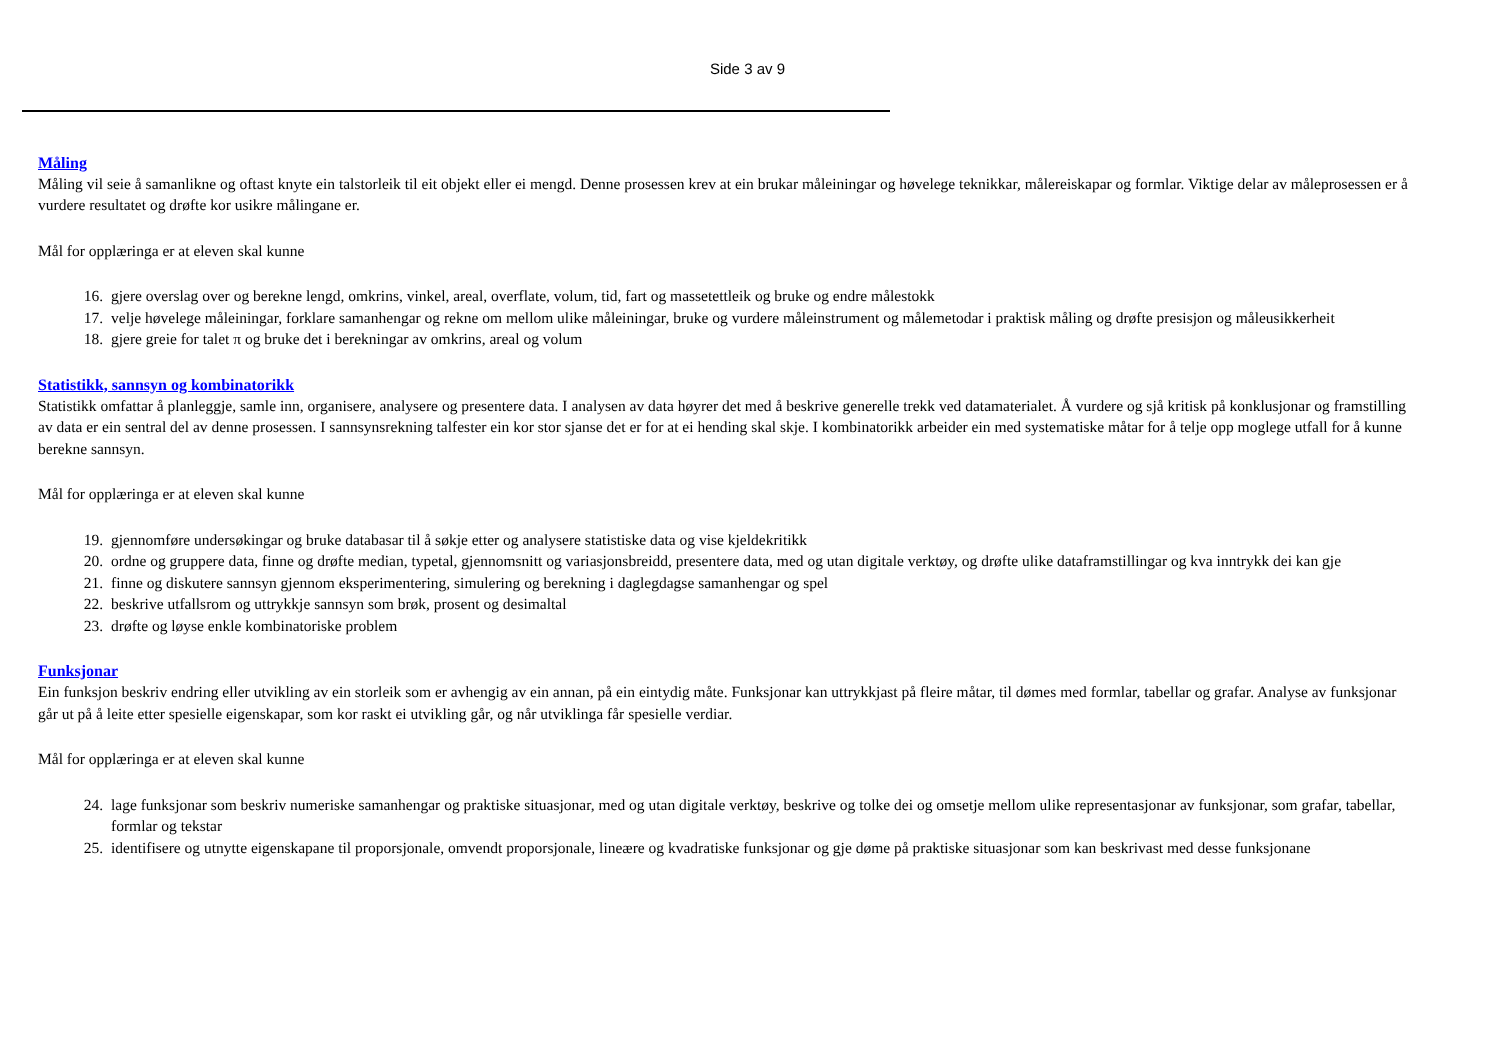Side 3 av 9
Måling
Måling vil seie å samanlikne og oftast knyte ein talstorleik til eit objekt eller ei mengd. Denne prosessen krev at ein brukar måleiningar og høvelege teknikkar, målereiskapar og formlar. Viktige delar av måleprosessen er å vurdere resultatet og drøfte kor usikre målingane er.
Mål for opplæringa er at eleven skal kunne
16. gjere overslag over og berekne lengd, omkrins, vinkel, areal, overflate, volum, tid, fart og massetettleik og bruke og endre målestokk
17. velje høvelege måleiningar, forklare samanhengar og rekne om mellom ulike måleiningar, bruke og vurdere måleinstrument og målemetodar i praktisk måling og drøfte presisjon og måleusikkerheit
18. gjere greie for talet π og bruke det i berekningar av omkrins, areal og volum
Statistikk, sannsyn og kombinatorikk
Statistikk omfattar å planleggje, samle inn, organisere, analysere og presentere data. I analysen av data høyrer det med å beskrive generelle trekk ved datamaterialet. Å vurdere og sjå kritisk på konklusjonar og framstilling av data er ein sentral del av denne prosessen. I sannsynsrekning talfester ein kor stor sjanse det er for at ei hending skal skje. I kombinatorikk arbeider ein med systematiske måtar for å telje opp moglege utfall for å kunne berekne sannsyn.
Mål for opplæringa er at eleven skal kunne
19. gjennomføre undersøkingar og bruke databasar til å søkje etter og analysere statistiske data og vise kjeldekritikk
20. ordne og gruppere data, finne og drøfte median, typetal, gjennomsnitt og variasjonsbreidd, presentere data, med og utan digitale verktøy, og drøfte ulike dataframstillingar og kva inntrykk dei kan gje
21. finne og diskutere sannsyn gjennom eksperimentering, simulering og berekning i daglegdagse samanhengar og spel
22. beskrive utfallsrom og uttrykkje sannsyn som brøk, prosent og desimaltal
23. drøfte og løyse enkle kombinatoriske problem
Funksjonar
Ein funksjon beskriv endring eller utvikling av ein storleik som er avhengig av ein annan, på ein eintydig måte. Funksjonar kan uttrykkjast på fleire måtar, til dømes med formlar, tabellar og grafar. Analyse av funksjonar går ut på å leite etter spesielle eigenskapar, som kor raskt ei utvikling går, og når utviklinga får spesielle verdiar.
Mål for opplæringa er at eleven skal kunne
24. lage funksjonar som beskriv numeriske samanhengar og praktiske situasjonar, med og utan digitale verktøy, beskrive og tolke dei og omsetje mellom ulike representasjonar av funksjonar, som grafar, tabellar, formlar og tekstar
25. identifisere og utnytte eigenskapane til proporsjonale, omvendt proporsjonale, lineære og kvadratiske funksjonar og gje døme på praktiske situasjonar som kan beskrivast med desse funksjonane